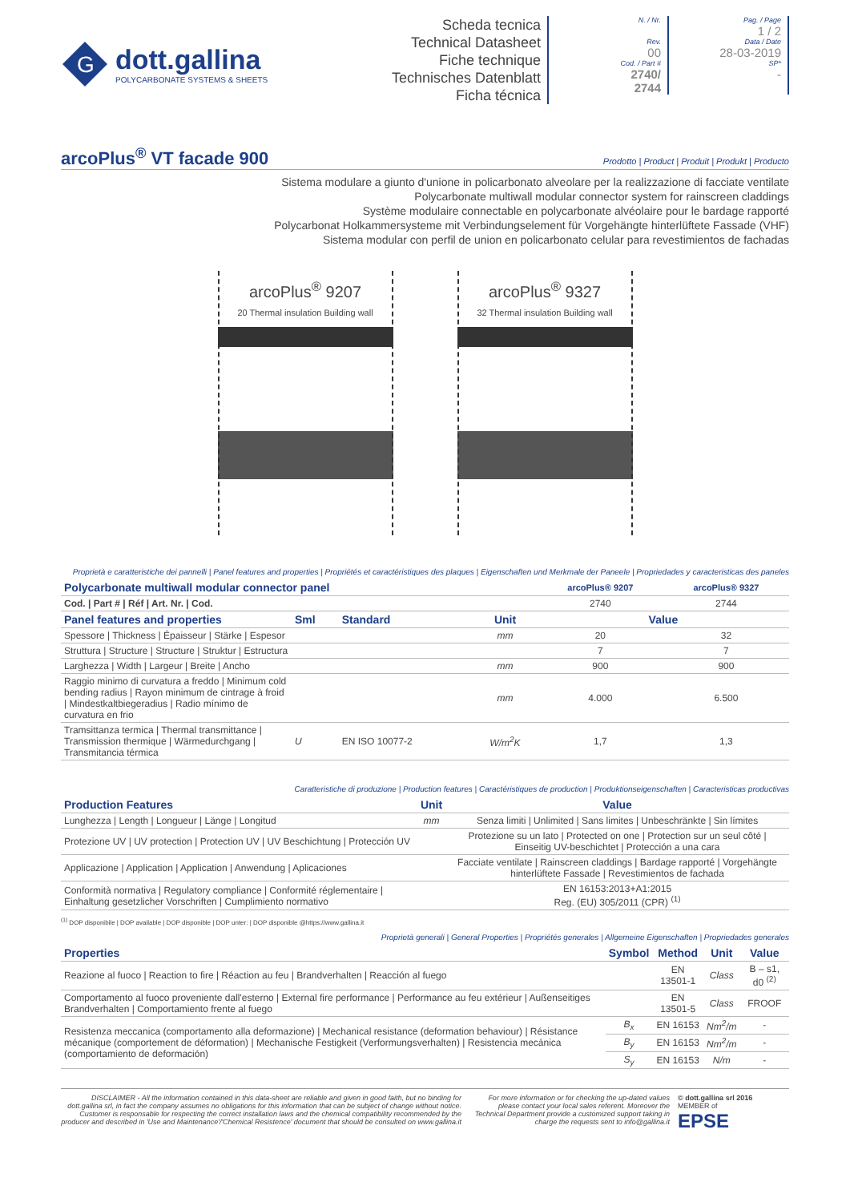G
dott.gallina
POLYCARBONATE SYSTEMS & SHEETS
Scheda tecnica
Technical Datasheet
Fiche technique
Technisches Datenblatt
Ficha técnica
N. / Nr.
Rev.
00
Cod. / Part #
2740/
2744
Pag. / Page
1 / 2
Data / Date
28-03-2019
SP*
-
arcoPlus<sup>®</sup> VT facade 900
Prodotto | Product | Produit | Produkt | Producto
Sistema modulare a giunto d'unione in policarbonato alveolare per la realizzazione di facciate ventilate
Polycarbonate multiwall modular connector system for rainscreen claddings
Système modulaire connectable en polycarbonate alvéolaire pour le bardage rapporté
Polycarbonat Holkammersysteme mit Verbindungselement für Vorgehängte hinterlüftete Fassade (VHF)
Sistema modular con perfil de union en policarbonato celular para revestimientos de fachadas
arcoPlus<sup>®</sup> 9207
20 Thermal insulation Building wall
arcoPlus<sup>®</sup> 9327
32 Thermal insulation Building wall
Proprietà e caratteristiche dei pannelli | Panel features and properties | Propriétés et caractéristiques des plaques | Eigenschaften und Merkmale der Paneele | Propriedades y caracteristicas des paneles
| Polycarbonate multiwall modular connector panel | | | | arcoPlus® 9207 | arcoPlus® 9327 |
| --- | --- | --- | --- | --- | --- |
| Cod. / Part # / Réf / Art. Nr. / Cod. | | | | 2740 | 2744 |
| Panel features and properties | Sml | Standard | Unit | Value | |
| Spessore / Thickness / Épaisseur / Stärke / Espesor | | | mm | 20 | 32 |
| Struttura / Structure / Structure / Struktur / Estructura | | | | 7 | 7 |
| Larghezza / Width / Largeur / Breite / Ancho | | | mm | 900 | 900 |
| Raggio minimo di curvatura a freddo / Minimum cold bending radius / Rayon minimum de cintrage à froid / Mindestkaltbiegeradius / Radio mínimo de curvatura en frio | | | mm | 4.000 | 6.500 |
| Tramsittanza termica / Thermal transmittance / Transmission thermique / Wärmedurchgang / Transmitancia térmica | U | EN ISO 10077-2 | W/m<sup>2</sup>K | 1,7 | 1,3 |
Caratteristiche di produzione | Production features | Caractéristiques de production | Produktionseigenschaften | Caracteristicas productivas
| Production Features | Unit | Value |
| --- | --- | --- |
| Lunghezza / Length / Longueur / Länge / Longitud | mm | Senza limiti / Unlimited / Sans limites / Unbeschränkte / Sin límites |
| Protezione UV / UV protection / Protection UV / UV Beschichtung / Protección UV | | Protezione su un lato / Protected on one / Protection sur un seul côté / Einseitig UV-beschichtet / Protección a una cara |
| Applicazione / Application / Application / Anwendung / Aplicaciones | | Facciate ventilate / Rainscreen claddings / Bardage rapporté / Vorgehängte hinterlüftete Fassade / Revestimientos de fachada |
| Conformità normativa / Regulatory compliance / Conformité réglementaire / Einhaltung gesetzlicher Vorschriften / Cumplimiento normativo | | EN 16153:2013+A1:2015 Reg. (EU) 305/2011 (CPR) <sup>(1)</sup> |
<sup>(1)</sup> DOP disponibile | DOP available | DOP disponible | DOP unter: | DOP disponible @https://www.gallina.it
Proprietà generali | General Properties | Propriétés generales | Allgemeine Eigenschaften | Propriedades generales
| Properties | Symbol | Method | Unit | Value |
| --- | --- | --- | --- | --- |
| Reazione al fuoco / Reaction to fire / Réaction au feu / Brandverhalten / Reacción al fuego | | EN 13501-1 | Class | B – s1, d0 <sup>(2)</sup> |
| Comportamento al fuoco proveniente dall'esterno / External fire performance / Performance au feu extérieur / Außenseitiges Brandverhalten / Comportamiento frente al fuego | | EN 13501-5 | Class | FROOF |
| Resistenza meccanica (comportamento alla deformazione) / Mechanical resistance (deformation behaviour) / Résistance mécanique (comportement de déformation) / Mechanische Festigkeit (Verformungsverhalten) / Resistencia mecánica (comportamiento de deformación) | B<sub>x</sub> | EN 16153 | Nm<sup>2</sup>/m | - |
| | B<sub>y</sub> | EN 16153 | Nm<sup>2</sup>/m | - |
| | S<sub>y</sub> | EN 16153 | N/m | - |
DISCLAIMER - All the information contained in this data-sheet are reliable and given in good faith, but no binding for dott.gallina srl, in fact the company assumes no obligations for this information that can be subject of change without notice. Customer is responsable for respecting the correct installation laws and the chemical compatibility recommended by the producer and described in 'Use and Maintenance'/'Chemical Resistence' document that should be consulted on www.gallina.it
For more information or for checking the up-dated values please contact your local sales referent. Moreover the Technical Department provide a customized support taking in charge the requests sent to info@gallina.it
© dott.gallina srl 2016
MEMBER of
EPSE